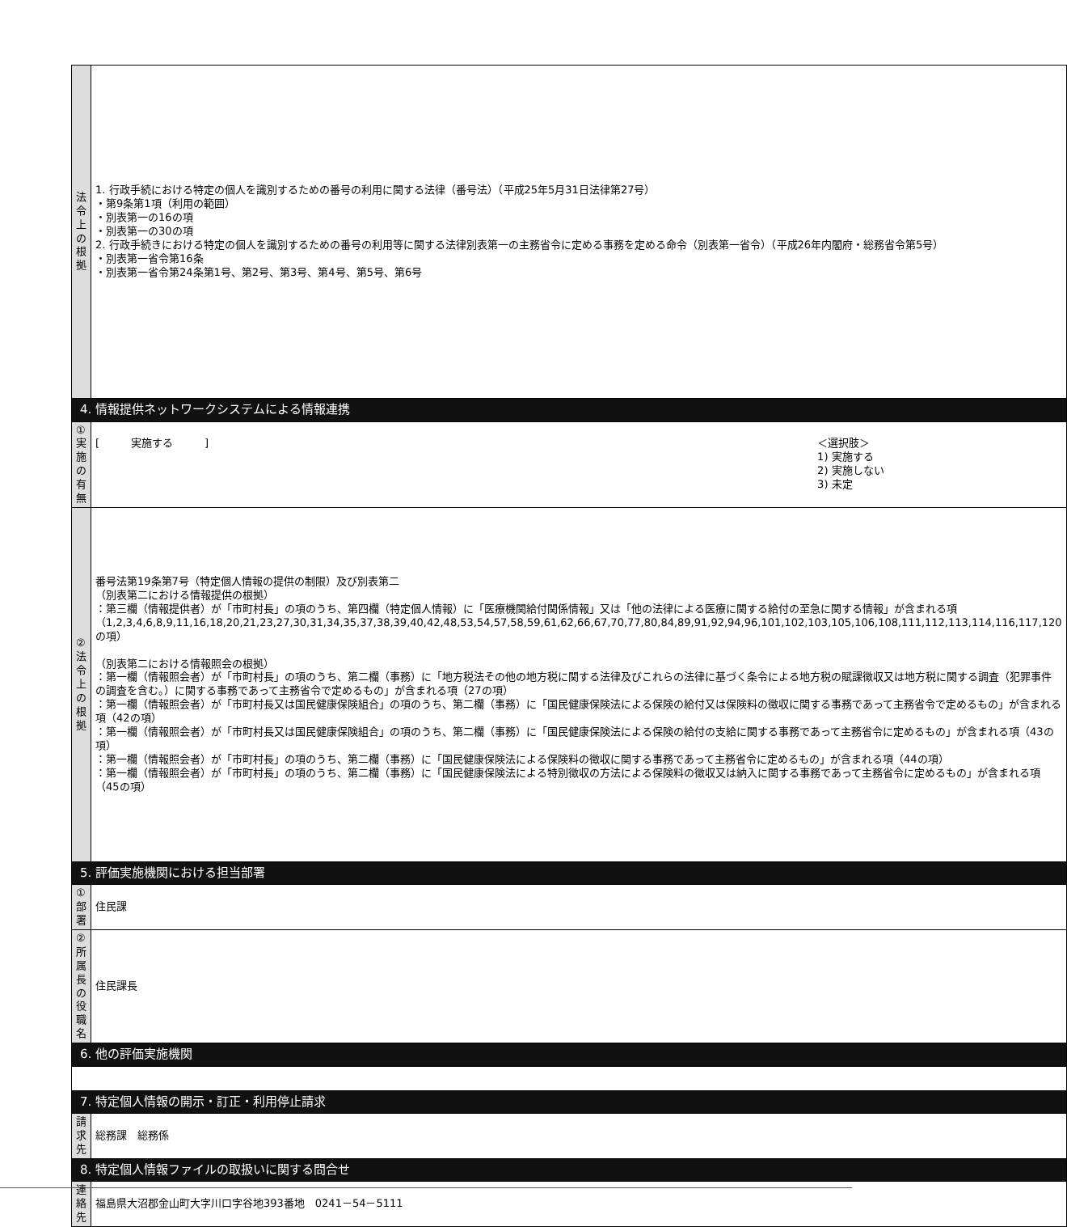| 法令上の根拠 | 1. 行政手続における特定の個人を識別するための番号の利用に関する法律（番号法）（平成25年5月31日法律第27号） ・第9条第1項（利用の範囲） ・別表第一の16の項 ・別表第一の30の項 2. 行政手続きにおける特定の個人を識別するための番号の利用等に関する法律別表第一の主務省令に定める事務を定める命令（別表第一省令）（平成26年内閣府・総務省令第5号） ・別表第一省令第16条 ・別表第一省令第24条第1号、第2号、第3号、第4号、第5号、第6号 |
| 4. 情報提供ネットワークシステムによる情報連携 | |
| ①実施の有無 | [ 実施する ] ＜選択肢＞ 1) 実施する 2) 実施しない 3) 未定 |
| ②法令上の根拠 | 番号法第19条第7号（特定個人情報の提供の制限）及び別表第二 （別表第二における情報提供の根拠） ：第三欄（情報提供者）が「市町村長」の項のうち、第四欄（特定個人情報）に「医療機関給付関係情報」又は「他の法律による医療に関する給付の至急に関する情報」が含まれる項 （1,2,3,4,6,8,9,11,16,18,20,21,23,27,30,31,34,35,37,38,39,40,42,48,53,54,57,58,59,61,62,66,67,70,77,80,84,89,91,92,94,96,101,102,103,105,106,108,111,112,113,114,116,117,120の項） （別表第二における情報照会の根拠） ：第一欄（情報照会者）が「市町村長」の項のうち、第二欄（事務）に「地方税法その他の地方税に関する法律及びこれらの法律に基づく条令による地方税の賦課徴収又は地方税に関する調査（犯罪事件の調査を含む。）に関する事務であって主務省令で定めるもの」が含まれる項（27の項） ：第一欄（情報照会者）が「市町村長又は国民健康保険組合」の項のうち、第二欄（事務）に「国民健康保険法による保険の給付又は保険料の徴収に関する事務であって主務省令で定めるもの」が含まれる項（42の項） ：第一欄（情報照会者）が「市町村長又は国民健康保険組合」の項のうち、第二欄（事務）に「国民健康保険法による保険の給付の支給に関する事務であって主務省令に定めるもの」が含まれる項（43の項） ：第一欄（情報照会者）が「市町村長」の項のうち、第二欄（事務）に「国民健康保険法による保険料の徴収に関する事務であって主務省令に定めるもの」が含まれる項（44の項） ：第一欄（情報照会者）が「市町村長」の項のうち、第二欄（事務）に「国民健康保険法による特別徴収の方法による保険料の徴収又は納入に関する事務であって主務省令に定めるもの」が含まれる項（45の項） |
| 5. 評価実施機関における担当部署 | |
| ①部署 | 住民課 |
| ②所属長の役職名 | 住民課長 |
| 6. 他の評価実施機関 | |
| 7. 特定個人情報の開示・訂正・利用停止請求 | |
| 請求先 | 総務課 総務係 |
| 8. 特定個人情報ファイルの取扱いに関する問合せ | |
| 連絡先 | 福島県大沼郡金山町大字川口字谷地393番地 0241－54－5111 |